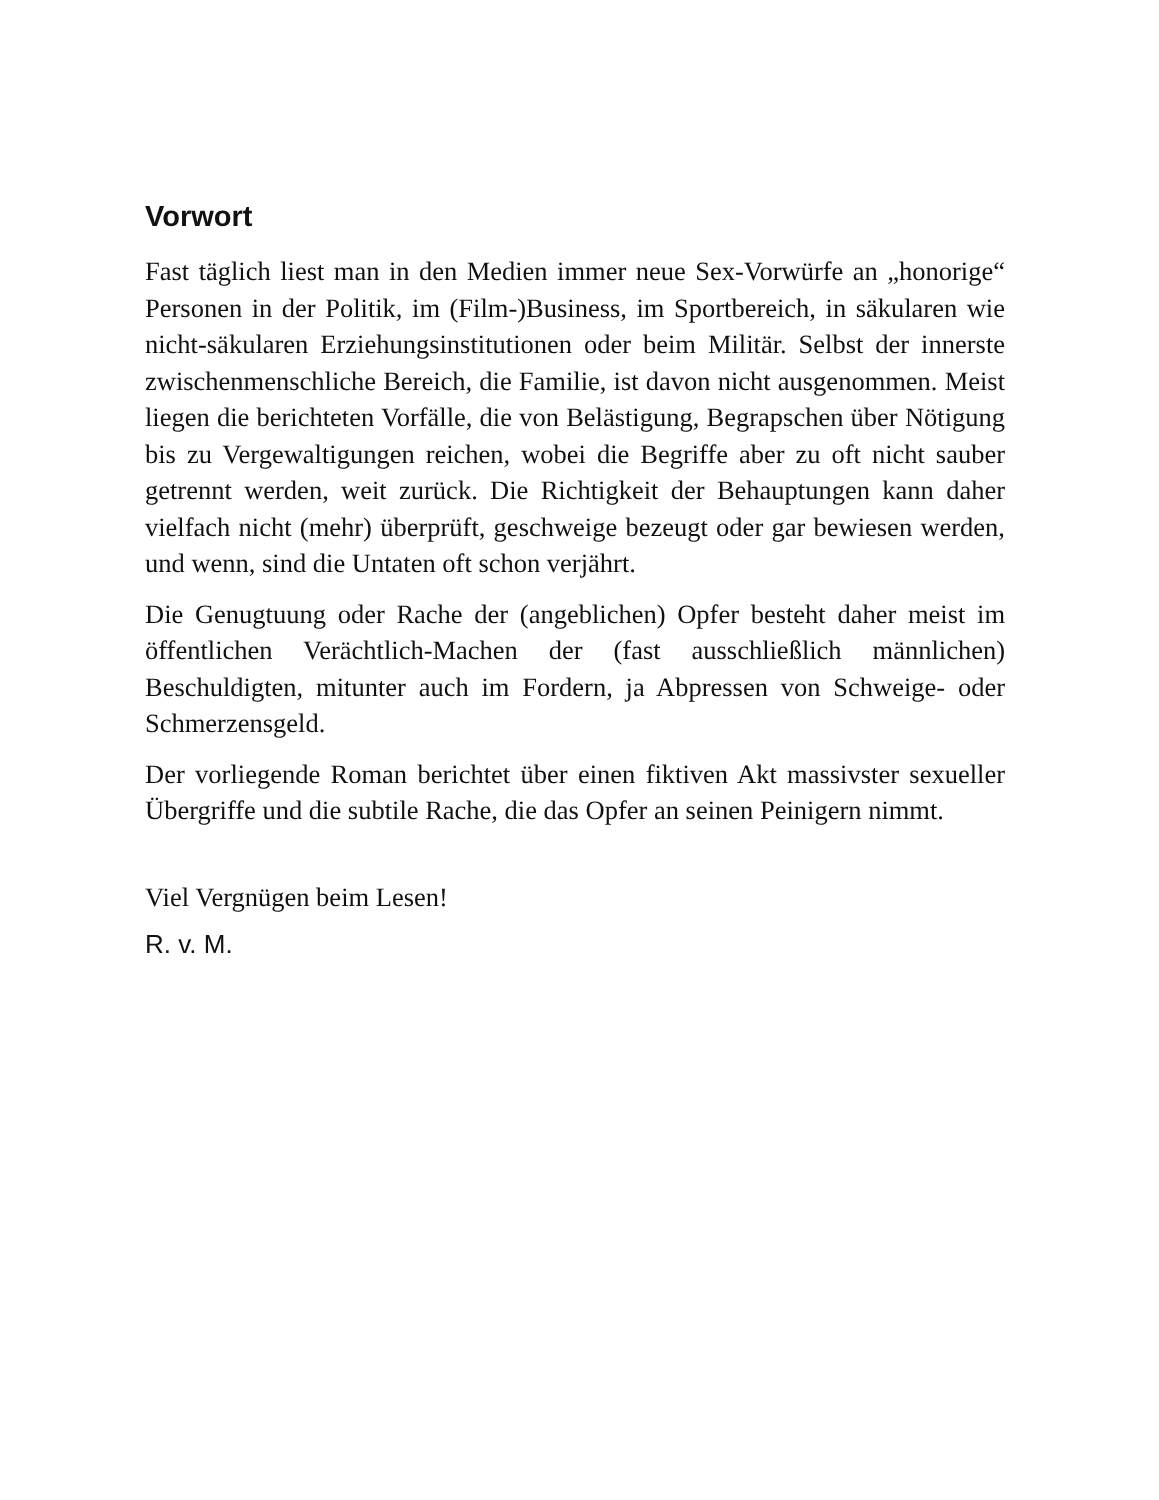Vorwort
Fast täglich liest man in den Medien immer neue Sex-Vorwürfe an „honorige“ Personen in der Politik, im (Film-)Business, im Sportbereich, in säkularen wie nicht-säkularen Erziehungsinstitutionen oder beim Militär. Selbst der innerste zwischenmenschliche Bereich, die Familie, ist davon nicht ausgenommen. Meist liegen die berichteten Vorfälle, die von Belästigung, Begrapschen über Nötigung bis zu Vergewaltigungen reichen, wobei die Begriffe aber zu oft nicht sauber getrennt werden, weit zurück. Die Richtigkeit der Behauptungen kann daher vielfach nicht (mehr) überprüft, geschweige bezeugt oder gar bewiesen werden, und wenn, sind die Untaten oft schon verjährt.
Die Genugtuung oder Rache der (angeblichen) Opfer besteht daher meist im öffentlichen Verächtlich-Machen der (fast ausschließlich männlichen) Beschuldigten, mitunter auch im Fordern, ja Abpressen von Schweige- oder Schmerzensgeld.
Der vorliegende Roman berichtet über einen fiktiven Akt massivster sexueller Übergriffe und die subtile Rache, die das Opfer an seinen Peinigern nimmt.
Viel Vergnügen beim Lesen!
R. v. M.